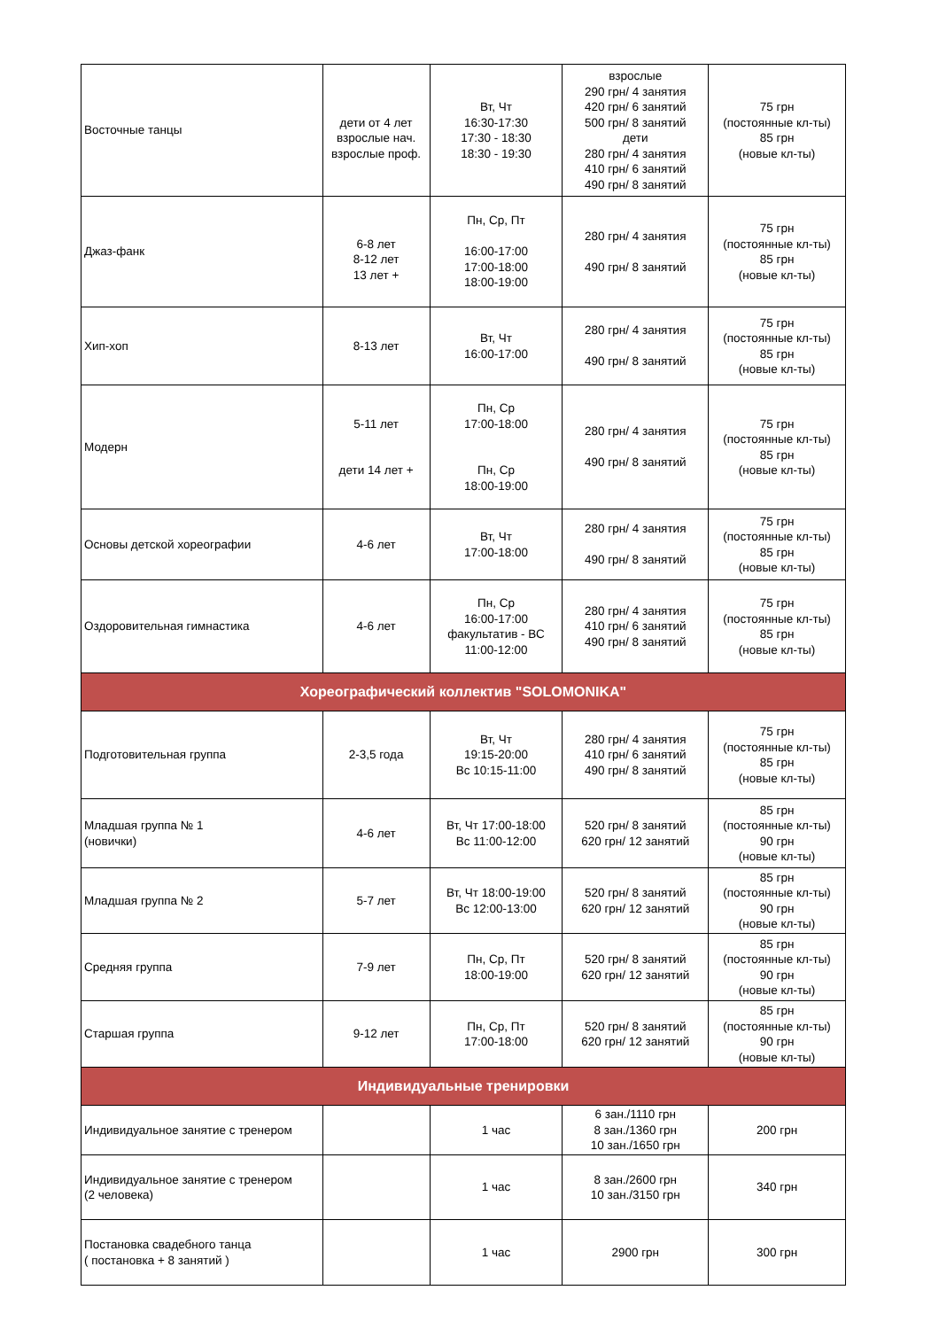| Восточные танцы | дети от 4 лет взрослые нач. взрослые проф. | Вт, Чт 16:30-17:30 17:30 - 18:30 18:30 - 19:30 | взрослые 290 грн/ 4 занятия 420 грн/ 6 занятий 500 грн/ 8 занятий дети 280 грн/ 4 занятия 410 грн/ 6 занятий 490 грн/ 8 занятий | 75 грн (постоянные кл-ты) 85 грн (новые кл-ты) |
| Джаз-фанк | 6-8 лет 8-12 лет 13 лет + | Пн, Ср, Пт 16:00-17:00 17:00-18:00 18:00-19:00 | 280 грн/ 4 занятия 490 грн/ 8 занятий | 75 грн (постоянные кл-ты) 85 грн (новые кл-ты) |
| Хип-хоп | 8-13 лет | Вт, Чт 16:00-17:00 | 280 грн/ 4 занятия 490 грн/ 8 занятий | 75 грн (постоянные кл-ты) 85 грн (новые кл-ты) |
| Модерн | 5-11 лет дети 14 лет + | Пн, Ср 17:00-18:00 Пн, Ср 18:00-19:00 | 280 грн/ 4 занятия 490 грн/ 8 занятий | 75 грн (постоянные кл-ты) 85 грн (новые кл-ты) |
| Основы детской хореографии | 4-6 лет | Вт, Чт 17:00-18:00 | 280 грн/ 4 занятия 490 грн/ 8 занятий | 75 грн (постоянные кл-ты) 85 грн (новые кл-ты) |
| Оздоровительная гимнастика | 4-6 лет | Пн, Ср 16:00-17:00 факультатив - ВС 11:00-12:00 | 280 грн/ 4 занятия 410 грн/ 6 занятий 490 грн/ 8 занятий | 75 грн (постоянные кл-ты) 85 грн (новые кл-ты) |
| Хореографический коллектив "SOLOMONIKA" | | | | |
| Подготовительная группа | 2-3,5 года | Вт, Чт 19:15-20:00 Вс 10:15-11:00 | 280 грн/ 4 занятия 410 грн/ 6 занятий 490 грн/ 8 занятий | 75 грн (постоянные кл-ты) 85 грн (новые кл-ты) |
| Младшая группа № 1 (новички) | 4-6 лет | Вт, Чт 17:00-18:00 Вс 11:00-12:00 | 520 грн/ 8 занятий 620 грн/ 12 занятий | 85 грн (постоянные кл-ты) 90 грн (новые кл-ты) |
| Младшая группа № 2 | 5-7 лет | Вт, Чт 18:00-19:00 Вс 12:00-13:00 | 520 грн/ 8 занятий 620 грн/ 12 занятий | 85 грн (постоянные кл-ты) 90 грн (новые кл-ты) |
| Средняя группа | 7-9 лет | Пн, Ср, Пт 18:00-19:00 | 520 грн/ 8 занятий 620 грн/ 12 занятий | 85 грн (постоянные кл-ты) 90 грн (новые кл-ты) |
| Старшая группа | 9-12 лет | Пн, Ср, Пт 17:00-18:00 | 520 грн/ 8 занятий 620 грн/ 12 занятий | 85 грн (постоянные кл-ты) 90 грн (новые кл-ты) |
| Индивидуальные тренировки | | | | |
| Индивидуальное занятие с тренером | | 1 час | 6 зан./1110 грн 8 зан./1360 грн 10 зан./1650 грн | 200 грн |
| Индивидуальное занятие с тренером (2 человека) | | 1 час | 8 зан./2600 грн 10 зан./3150 грн | 340 грн |
| Постановка свадебного танца ( постановка + 8 занятий ) | | 1 час | 2900 грн | 300 грн |